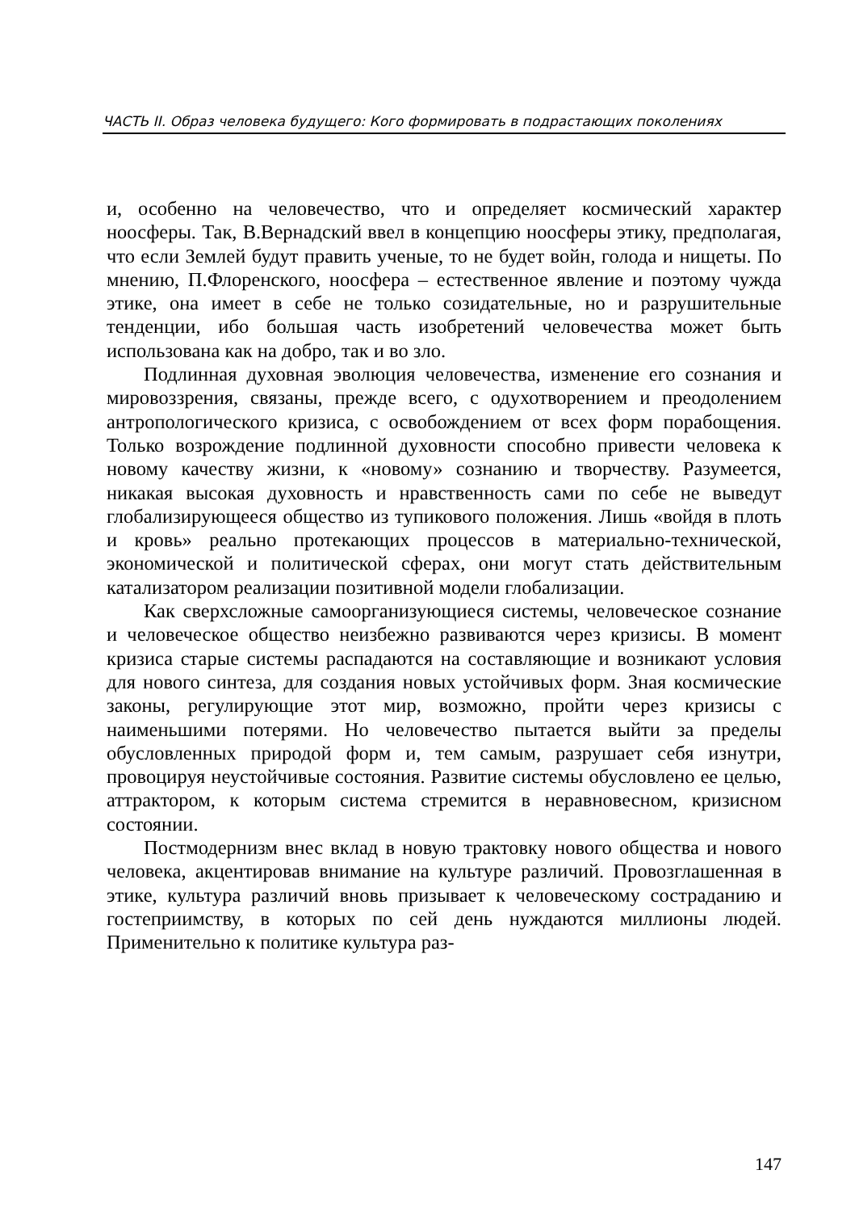ЧАСТЬ II. Образ человека будущего: Кого формировать в подрастающих поколениях
и, особенно на человечество, что и определяет космический характер ноосферы. Так, В.Вернадский ввел в концепцию ноосферы этику, предполагая, что если Землей будут править ученые, то не будет войн, голода и нищеты. По мнению, П.Флоренского, ноосфера – естественное явление и поэтому чужда этике, она имеет в себе не только созидательные, но и разрушительные тенденции, ибо большая часть изобретений человечества может быть использована как на добро, так и во зло.
Подлинная духовная эволюция человечества, изменение его сознания и мировоззрения, связаны, прежде всего, с одухотворением и преодолением антропологического кризиса, с освобождением от всех форм порабощения. Только возрождение подлинной духовности способно привести человека к новому качеству жизни, к «новому» сознанию и творчеству. Разумеется, никакая высокая духовность и нравственность сами по себе не выведут глобализирующееся общество из тупикового положения. Лишь «войдя в плоть и кровь» реально протекающих процессов в материально-технической, экономической и политической сферах, они могут стать действительным катализатором реализации позитивной модели глобализации.
Как сверхсложные самоорганизующиеся системы, человеческое сознание и человеческое общество неизбежно развиваются через кризисы. В момент кризиса старые системы распадаются на составляющие и возникают условия для нового синтеза, для создания новых устойчивых форм. Зная космические законы, регулирующие этот мир, возможно, пройти через кризисы с наименьшими потерями. Но человечество пытается выйти за пределы обусловленных природой форм и, тем самым, разрушает себя изнутри, провоцируя неустойчивые состояния. Развитие системы обусловлено ее целью, аттрактором, к которым система стремится в неравновесном, кризисном состоянии.
Постмодернизм внес вклад в новую трактовку нового общества и нового человека, акцентировав внимание на культуре различий. Провозглашенная в этике, культура различий вновь призывает к человеческому состраданию и гостеприимству, в которых по сей день нуждаются миллионы людей. Применительно к политике культура раз-
147